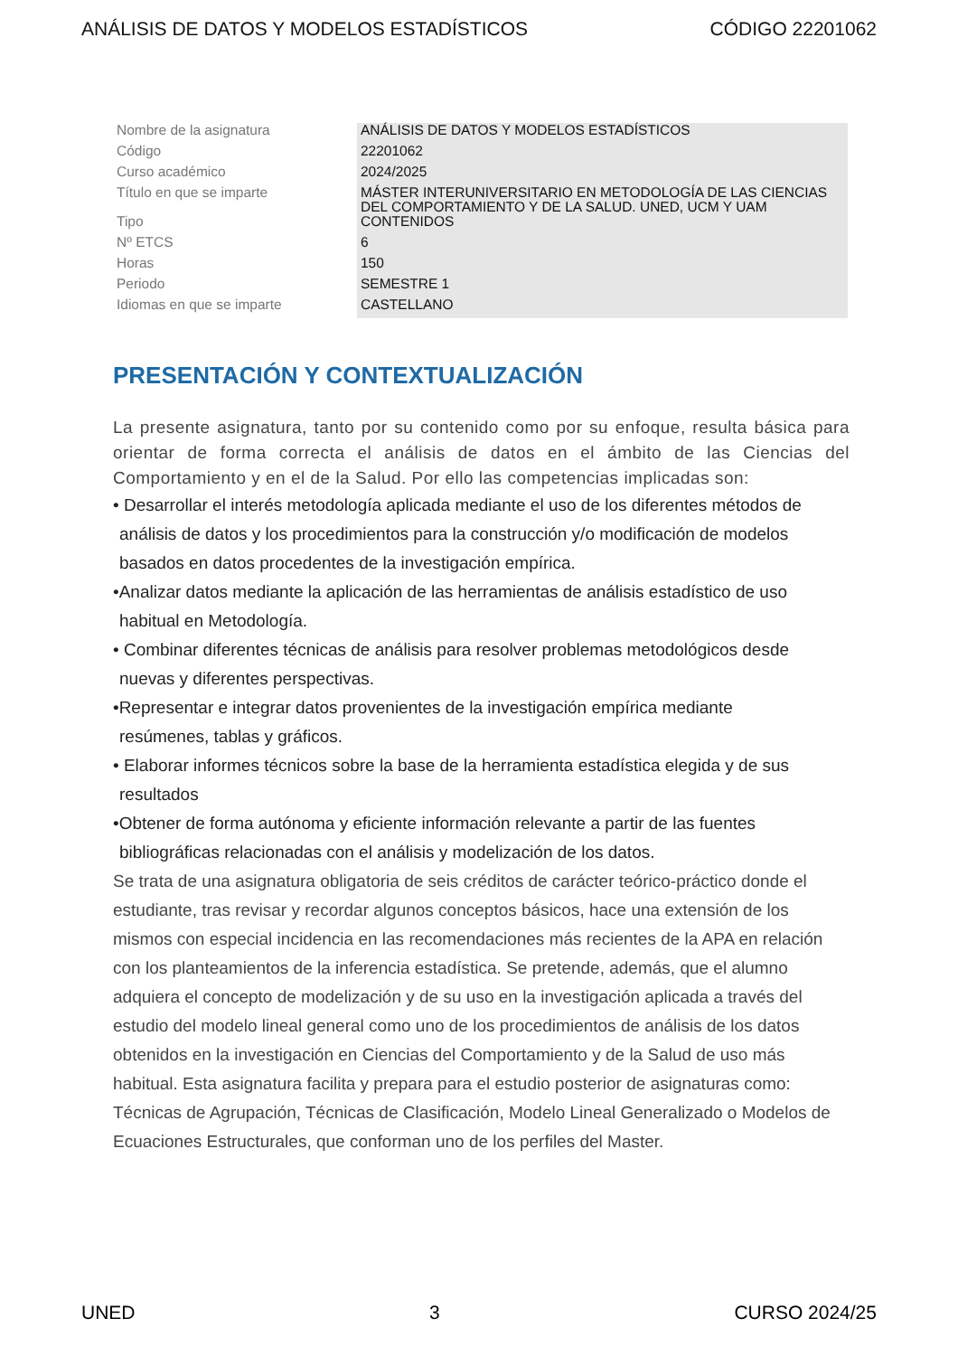ANÁLISIS DE DATOS Y MODELOS ESTADÍSTICOS CÓDIGO 22201062
| Nombre de la asignatura | ANÁLISIS DE DATOS Y MODELOS ESTADÍSTICOS |
| Código | 22201062 |
| Curso académico | 2024/2025 |
| Título en que se imparte | MÁSTER INTERUNIVERSITARIO EN METODOLOGÍA DE LAS CIENCIAS DEL COMPORTAMIENTO Y DE LA SALUD. UNED, UCM Y UAM |
| Tipo | CONTENIDOS |
| Nº ETCS | 6 |
| Horas | 150 |
| Periodo | SEMESTRE 1 |
| Idiomas en que se imparte | CASTELLANO |
PRESENTACIÓN Y CONTEXTUALIZACIÓN
La presente asignatura, tanto por su contenido como por su enfoque, resulta básica para orientar de forma correcta el análisis de datos en el ámbito de las Ciencias del Comportamiento y en el de la Salud. Por ello las competencias implicadas son:
• Desarrollar el interés metodología aplicada mediante el uso de los diferentes métodos de
análisis de datos y los procedimientos para la construcción y/o modificación de modelos
basados en datos procedentes de la investigación empírica.
•Analizar datos mediante la aplicación de las herramientas de análisis estadístico de uso
habitual en Metodología.
• Combinar diferentes técnicas de análisis para resolver problemas metodológicos desde
nuevas y diferentes perspectivas.
•Representar e integrar datos provenientes de la investigación empírica mediante
resúmenes, tablas y gráficos.
• Elaborar informes técnicos sobre la base de la herramienta estadística elegida y de sus
resultados
•Obtener de forma autónoma y eficiente información relevante a partir de las fuentes
bibliográficas relacionadas con el análisis y modelización de los datos.
Se trata de una asignatura obligatoria de seis créditos de carácter teórico-práctico donde el estudiante, tras revisar y recordar algunos conceptos básicos, hace una extensión de los mismos con especial incidencia en las recomendaciones más recientes de la APA en relación con los planteamientos de la inferencia estadística. Se pretende, además, que el alumno adquiera el concepto de modelización y de su uso en la investigación aplicada a través del estudio del modelo lineal general como uno de los procedimientos de análisis de los datos obtenidos en la investigación en Ciencias del Comportamiento y de la Salud de uso más habitual. Esta asignatura facilita y prepara para el estudio posterior de asignaturas como: Técnicas de Agrupación, Técnicas de Clasificación, Modelo Lineal Generalizado o Modelos de Ecuaciones Estructurales, que conforman uno de los perfiles del Master.
UNED 3 CURSO 2024/25